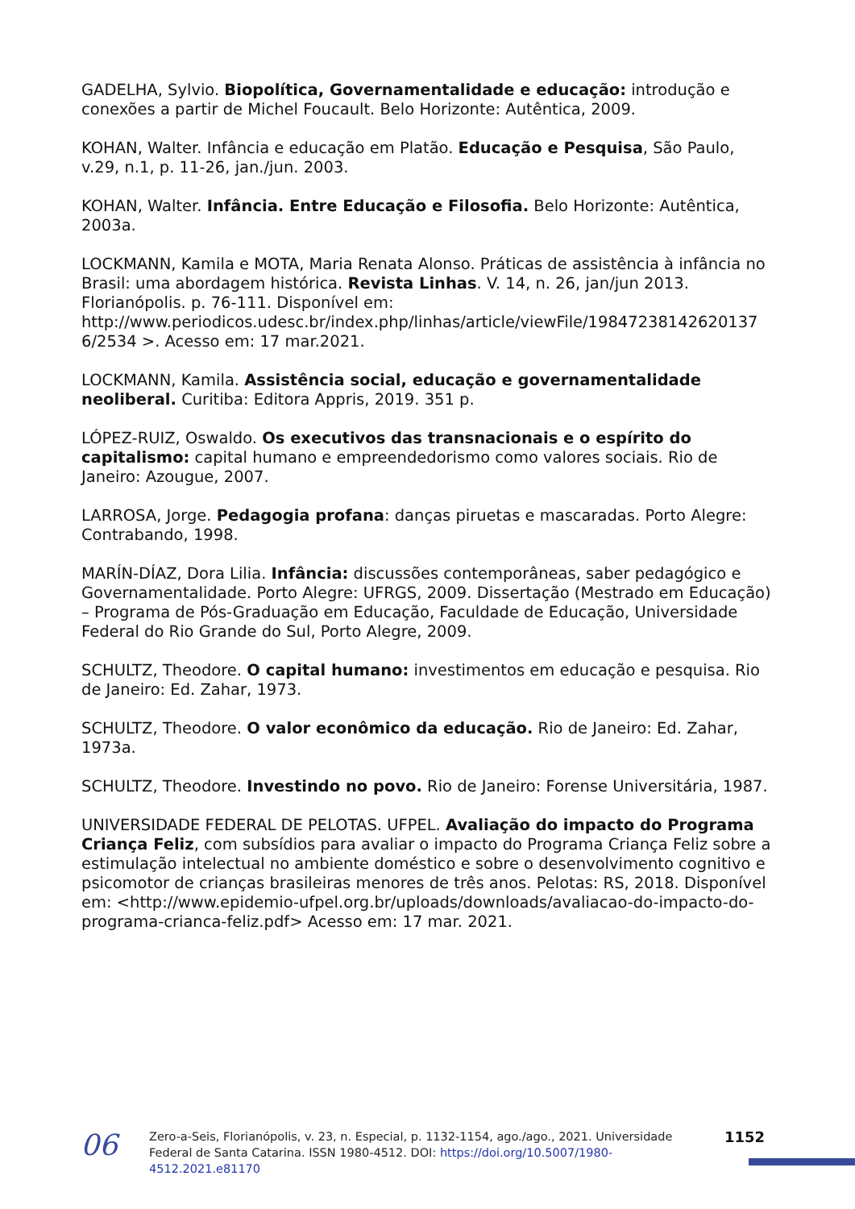GADELHA, Sylvio. Biopolítica, Governamentalidade e educação: introdução e conexões a partir de Michel Foucault. Belo Horizonte: Autêntica, 2009.
KOHAN, Walter. Infância e educação em Platão. Educação e Pesquisa, São Paulo, v.29, n.1, p. 11-26, jan./jun. 2003.
KOHAN, Walter. Infância. Entre Educação e Filosofia. Belo Horizonte: Autêntica, 2003a.
LOCKMANN, Kamila e MOTA, Maria Renata Alonso. Práticas de assistência à infância no Brasil: uma abordagem histórica. Revista Linhas. V. 14, n. 26, jan/jun 2013. Florianópolis. p. 76-111. Disponível em: http://www.periodicos.udesc.br/index.php/linhas/article/viewFile/19847238142620137 6/2534 >. Acesso em: 17 mar.2021.
LOCKMANN, Kamila. Assistência social, educação e governamentalidade neoliberal. Curitiba: Editora Appris, 2019. 351 p.
LÓPEZ-RUIZ, Oswaldo. Os executivos das transnacionais e o espírito do capitalismo: capital humano e empreendedorismo como valores sociais. Rio de Janeiro: Azougue, 2007.
LARROSA, Jorge. Pedagogia profana: danças piruetas e mascaradas. Porto Alegre: Contrabando, 1998.
MARÍN-DÍAZ, Dora Lilia. Infância: discussões contemporâneas, saber pedagógico e Governamentalidade. Porto Alegre: UFRGS, 2009. Dissertação (Mestrado em Educação) – Programa de Pós-Graduação em Educação, Faculdade de Educação, Universidade Federal do Rio Grande do Sul, Porto Alegre, 2009.
SCHULTZ, Theodore. O capital humano: investimentos em educação e pesquisa. Rio de Janeiro: Ed. Zahar, 1973.
SCHULTZ, Theodore. O valor econômico da educação. Rio de Janeiro: Ed. Zahar, 1973a.
SCHULTZ, Theodore. Investindo no povo. Rio de Janeiro: Forense Universitária, 1987.
UNIVERSIDADE FEDERAL DE PELOTAS. UFPEL. Avaliação do impacto do Programa Criança Feliz, com subsídios para avaliar o impacto do Programa Criança Feliz sobre a estimulação intelectual no ambiente doméstico e sobre o desenvolvimento cognitivo e psicomotor de crianças brasileiras menores de três anos. Pelotas: RS, 2018. Disponível em: <http://www.epidemio-ufpel.org.br/uploads/downloads/avaliacao-do-impacto-do-programa-crianca-feliz.pdf> Acesso em: 17 mar. 2021.
06
Zero-a-Seis, Florianópolis, v. 23, n. Especial, p. 1132-1154, ago./ago., 2021. Universidade Federal de Santa Catarina. ISSN 1980-4512. DOI: https://doi.org/10.5007/1980-4512.2021.e81170
1152